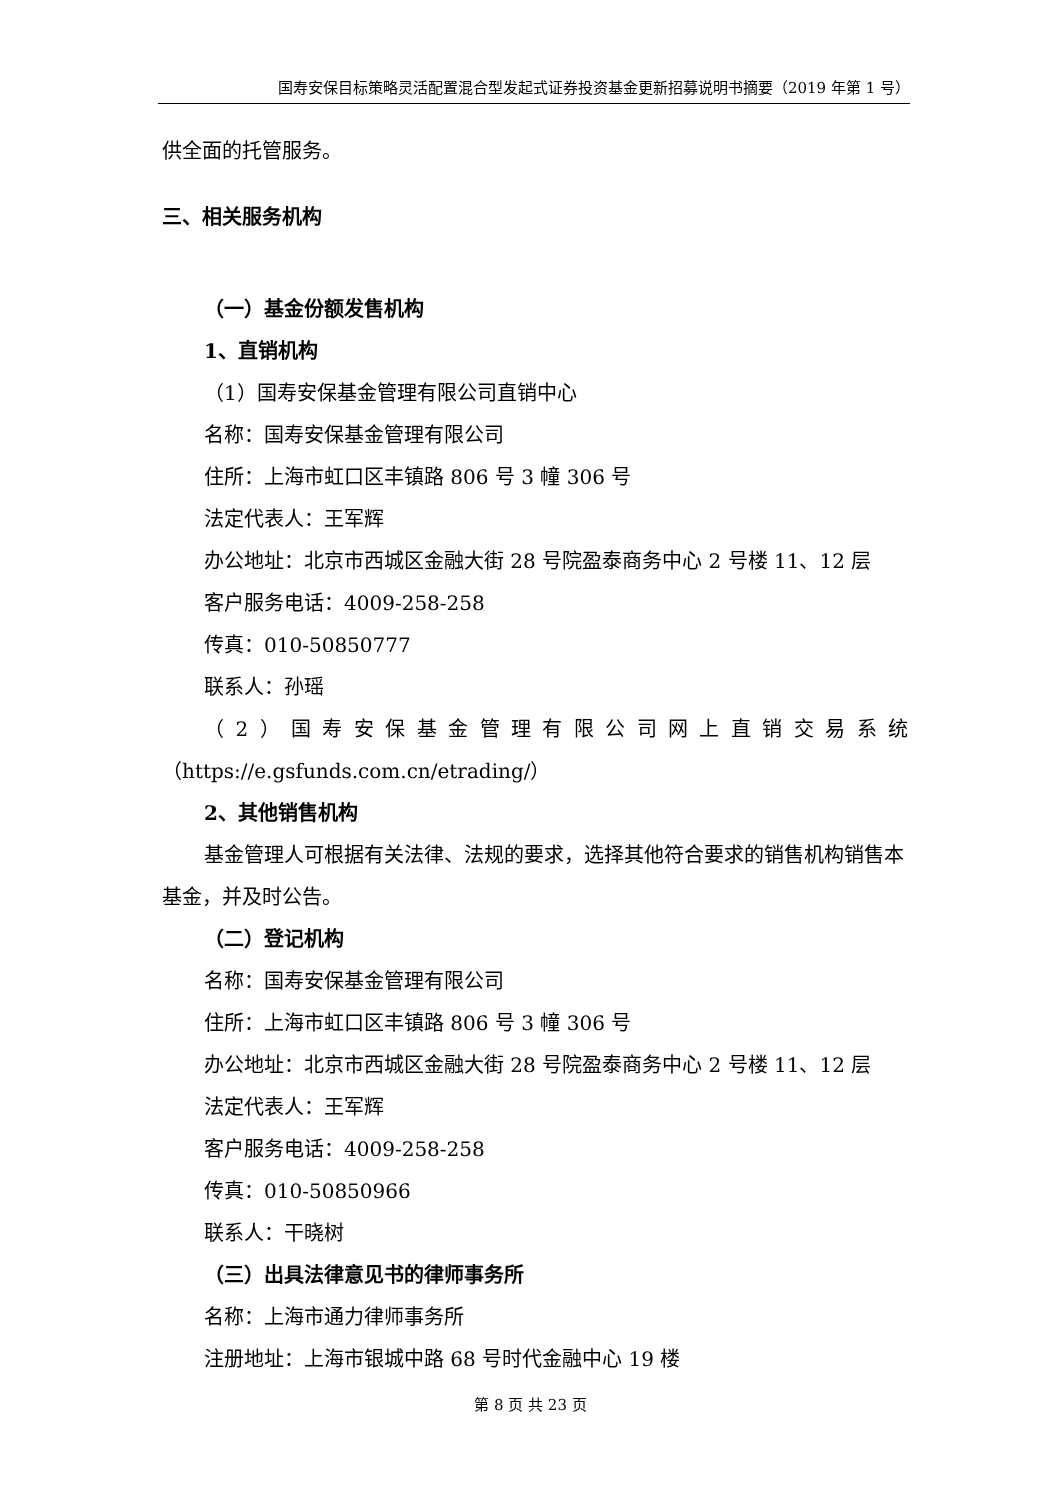国寿安保目标策略灵活配置混合型发起式证券投资基金更新招募说明书摘要（2019 年第 1 号）
供全面的托管服务。
三、相关服务机构
（一）基金份额发售机构
1、直销机构
（1）国寿安保基金管理有限公司直销中心
名称：国寿安保基金管理有限公司
住所：上海市虹口区丰镇路 806 号 3 幢 306 号
法定代表人：王军辉
办公地址：北京市西城区金融大街 28 号院盈泰商务中心 2 号楼 11、12 层
客户服务电话：4009-258-258
传真：010-50850777
联系人：孙瑶
（2）国寿安保基金管理有限公司网上直销交易系统
（https://e.gsfunds.com.cn/etrading/）
2、其他销售机构
基金管理人可根据有关法律、法规的要求，选择其他符合要求的销售机构销售本基金，并及时公告。
（二）登记机构
名称：国寿安保基金管理有限公司
住所：上海市虹口区丰镇路 806 号 3 幢 306 号
办公地址：北京市西城区金融大街 28 号院盈泰商务中心 2 号楼 11、12 层
法定代表人：王军辉
客户服务电话：4009-258-258
传真：010-50850966
联系人：干晓树
（三）出具法律意见书的律师事务所
名称：上海市通力律师事务所
注册地址：上海市银城中路 68 号时代金融中心 19 楼
第 8 页 共 23 页